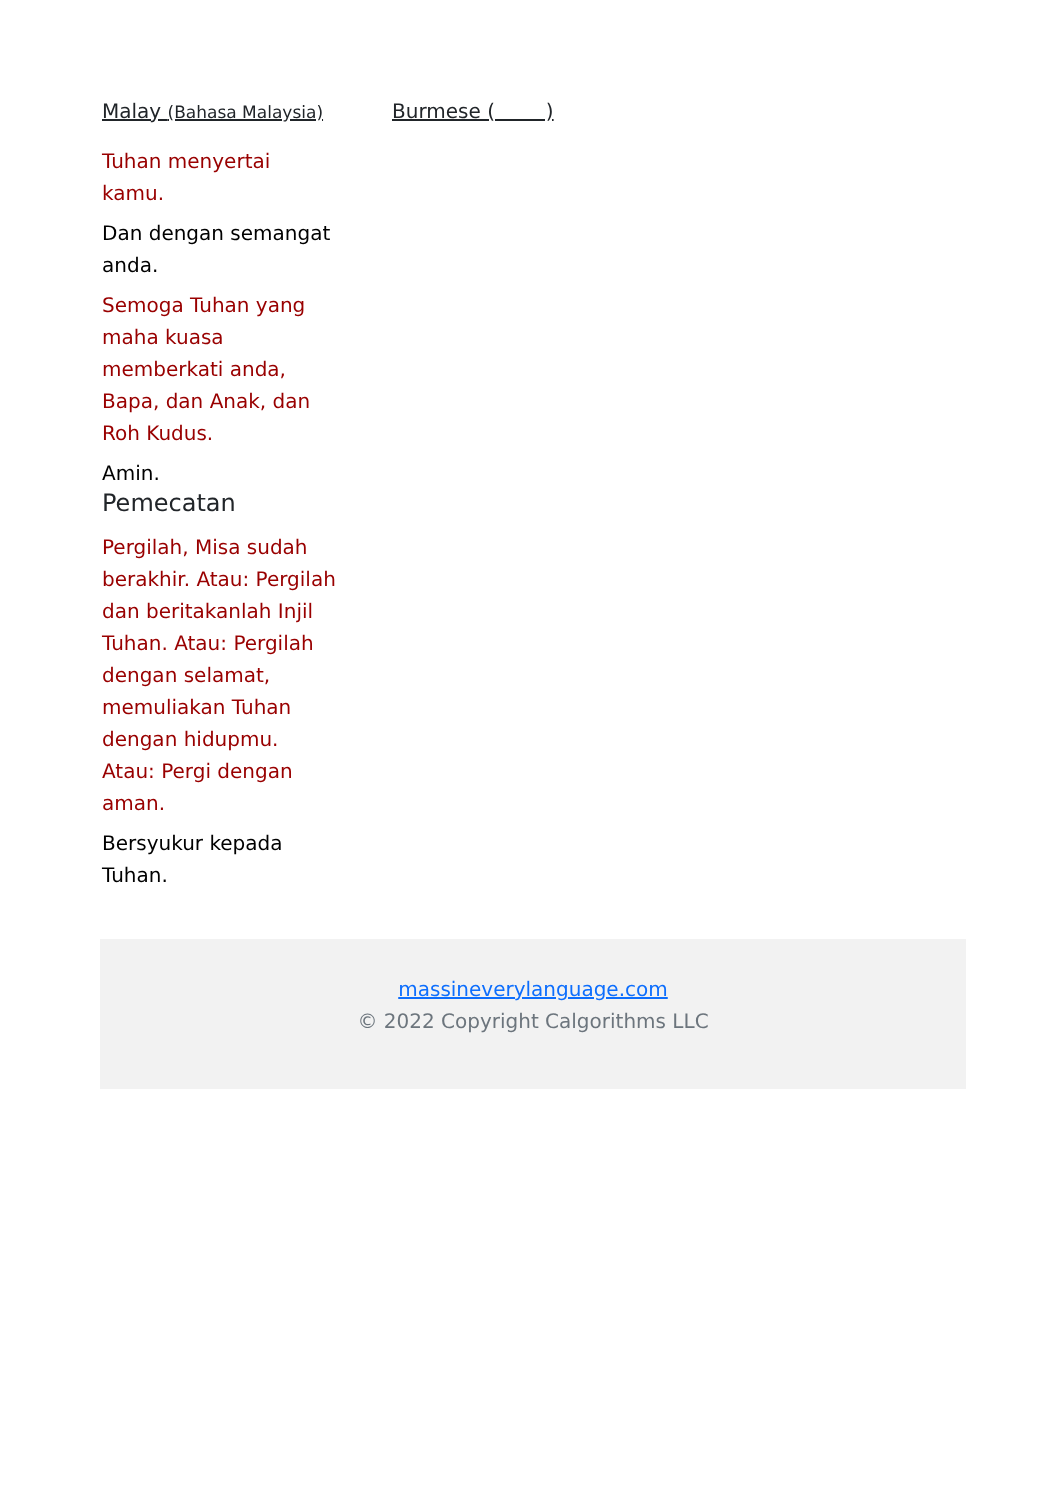Malay (Bahasa Malaysia)
Tuhan menyertai kamu.
Dan dengan semangat anda.
Semoga Tuhan yang maha kuasa memberkati anda, Bapa, dan Anak, dan Roh Kudus.
Amin.
Pemecatan
Pergilah, Misa sudah berakhir. Atau: Pergilah dan beritakanlah Injil Tuhan. Atau: Pergilah dengan selamat, memuliakan Tuhan dengan hidupmu. Atau: Pergi dengan aman.
Bersyukur kepada Tuhan.
Burmese ( )
massineverylanguage.com
© 2022 Copyright Calgorithms LLC